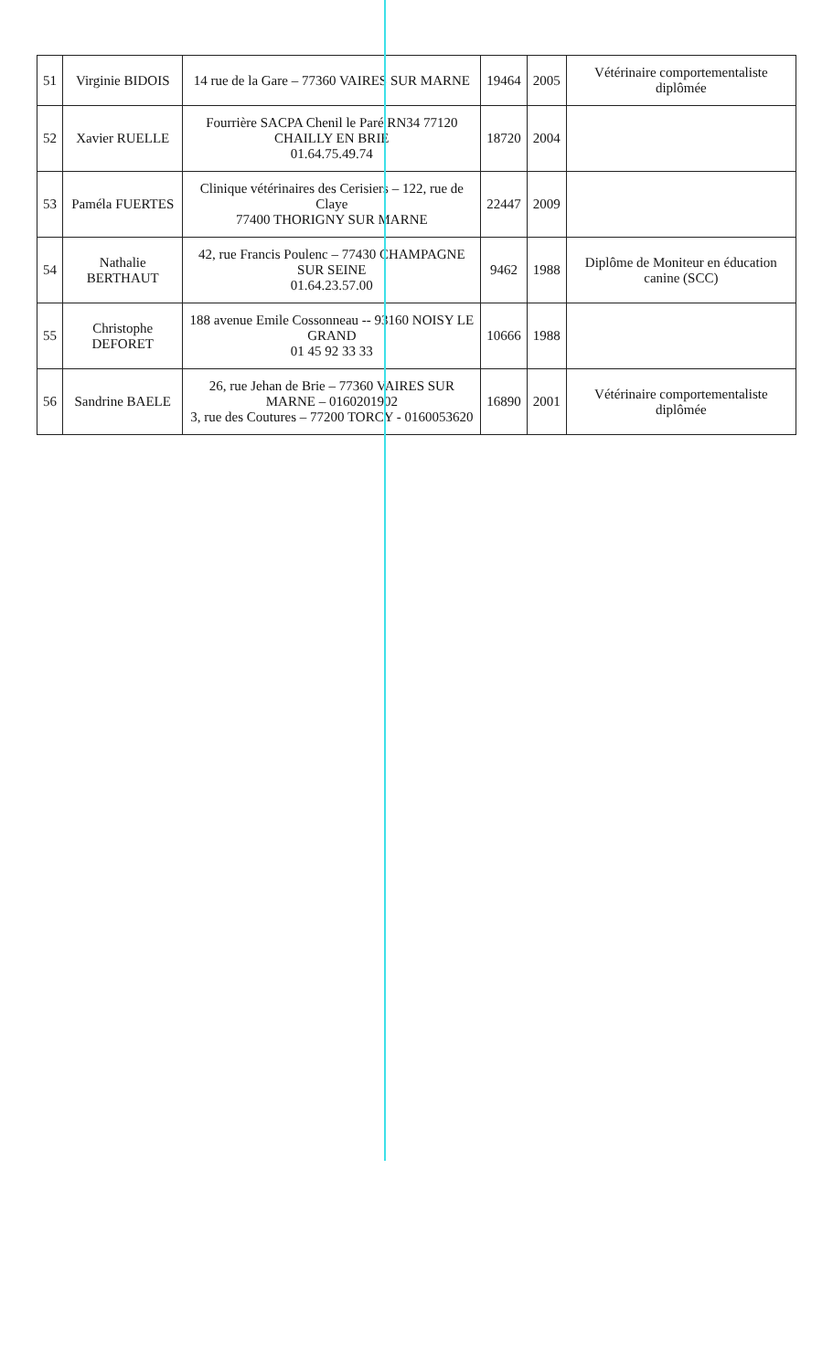| 51 | Virginie BIDOIS | 14 rue de la Gare – 77360 VAIRES SUR MARNE | 19464 | 2005 | Vétérinaire comportementaliste diplômée |
| 52 | Xavier RUELLE | Fourrière SACPA Chenil le Paré RN34 77120 CHAILLY EN BRIE 01.64.75.49.74 | 18720 | 2004 | |
| 53 | Paméla FUERTES | Clinique vétérinaires des Cerisiers – 122, rue de Claye 77400 THORIGNY SUR MARNE | 22447 | 2009 | |
| 54 | Nathalie BERTHAUT | 42, rue Francis Poulenc – 77430 CHAMPAGNE SUR SEINE 01.64.23.57.00 | 9462 | 1988 | Diplôme de Moniteur en éducation canine (SCC) |
| 55 | Christophe DEFORET | 188 avenue Emile Cossonneau -- 93160 NOISY LE GRAND 01 45 92 33 33 | 10666 | 1988 | |
| 56 | Sandrine BAELE | 26, rue Jehan de Brie – 77360 VAIRES SUR MARNE – 0160201902 3, rue des Coutures – 77200 TORCY - 0160053620 | 16890 | 2001 | Vétérinaire comportementaliste diplômée |